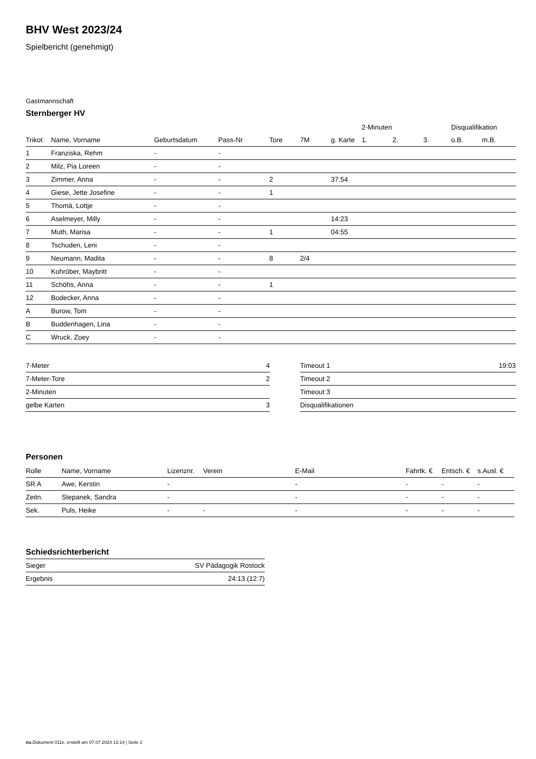BHV West 2023/24
Spielbericht (genehmigt)
Gastmannschaft
Sternberger HV
| | | | | | | | 2-Minuten | | | Disqualifikation | |
| --- | --- | --- | --- | --- | --- | --- | --- | --- | --- | --- | --- |
| Trikot | Name, Vorname | Geburtsdatum | Pass-Nr | Tore | 7M | g. Karte | 1. | 2. | 3. | o.B. | m.B. |
| 1 | Franziska, Rehm | - | - | | | | | | | | |
| 2 | Milz, Pia Loreen | - | - | | | | | | | | |
| 3 | Zimmer, Anna | - | - | 2 | | 37:54 | | | | | |
| 4 | Giese, Jette Josefine | - | - | 1 | | | | | | | |
| 5 | Thomä, Lottje | - | - | | | | | | | | |
| 6 | Aselmeyer, Milly | - | - | | | 14:23 | | | | | |
| 7 | Muth, Marisa | - | - | 1 | | 04:55 | | | | | |
| 8 | Tschuden, Leni | - | - | | | | | | | | |
| 9 | Neumann, Madita | - | - | 8 | 2/4 | | | | | | |
| 10 | Kohröber, Maybritt | - | - | | | | | | | | |
| 11 | Schöhs, Anna | - | - | 1 | | | | | | | |
| 12 | Bodecker, Anna | - | - | | | | | | | | |
| A | Burow, Tom | - | - | | | | | | | | |
| B | Buddenhagen, Lina | - | - | | | | | | | | |
| C | Wruck, Zoey | - | - | | | | | | | | |
| 7-Meter | 4 |
| 7-Meter-Tore | 2 |
| 2-Minuten | |
| gelbe Karten | 3 |
| Timeout 1 | 19:03 |
| Timeout 2 | |
| Timeout 3 | |
| Disqualifikationen | |
Personen
| Rolle | Name, Vorname | Lizenznr. | Verein | E-Mail | Fahrtk. € | Entsch. € | s.Ausl. € |
| --- | --- | --- | --- | --- | --- | --- | --- |
| SR A | Awe, Kerstin | - | | - | - | - | - |
| Zeitn. | Stepanek, Sandra | - | | - | - | - | - |
| Sek. | Puls, Heike | - | - | - | - | - | - |
Schiedsrichterbericht
| Sieger | SV Pädagogik Rostock |
| Ergebnis | 24:13 (12:7) |
nu.Dokument 011e, erstellt am 07.07.2024 13:14 | Seite 2